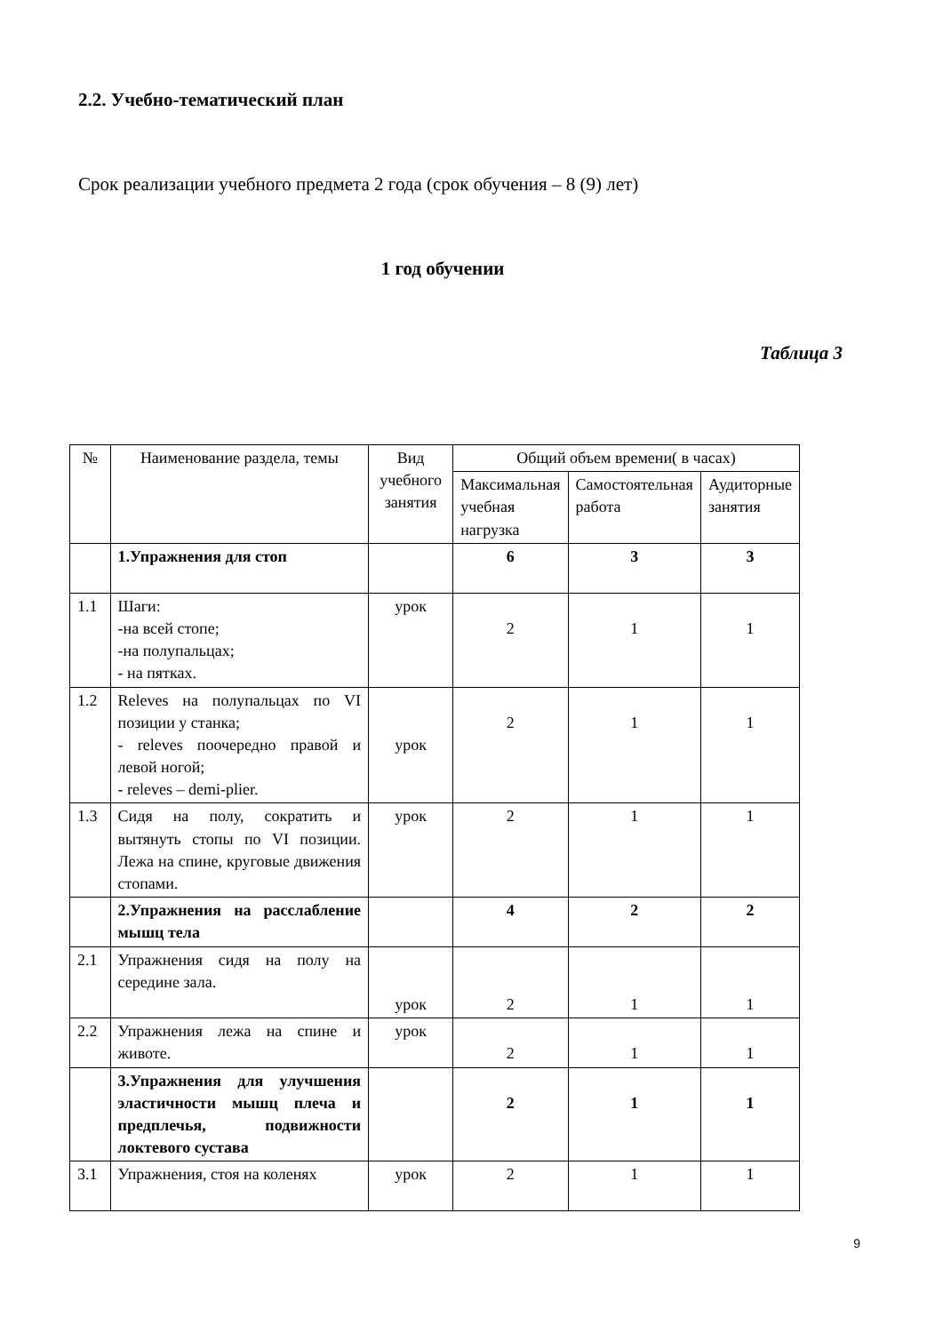2.2. Учебно-тематический план
Срок реализации учебного предмета 2 года (срок обучения – 8 (9) лет)
1 год обучении
Таблица 3
| № | Наименование раздела, темы | Вид учебного занятия | Общий объем времени( в часах) | | |
| --- | --- | --- | --- | --- | --- |
| | | | Максимальная учебная нагрузка | Самостоятельная работа | Аудиторные занятия |
| | 1.Упражнения для стоп | | 6 | 3 | 3 |
| 1.1 | Шаги: -на всей стопе; -на полупальцах; - на пятках. | урок | 2 | 1 | 1 |
| 1.2 | Releves на полупальцах по VI позиции у станка; - releves поочередно правой и левой ногой; - releves – demi-plier. | урок | 2 | 1 | 1 |
| 1.3 | Сидя на полу, сократить и вытянуть стопы по VI позиции. Лежа на спине, круговые движения стопами. | урок | 2 | 1 | 1 |
| | 2.Упражнения на расслабление мышц тела | | 4 | 2 | 2 |
| 2.1 | Упражнения сидя на полу на середине зала. | урок | 2 | 1 | 1 |
| 2.2 | Упражнения лежа на спине и животе. | урок | 2 | 1 | 1 |
| | 3.Упражнения для улучшения эластичности мышц плеча и предплечья, подвижности локтевого сустава | | 2 | 1 | 1 |
| 3.1 | Упражнения, стоя на коленях | урок | 2 | 1 | 1 |
9